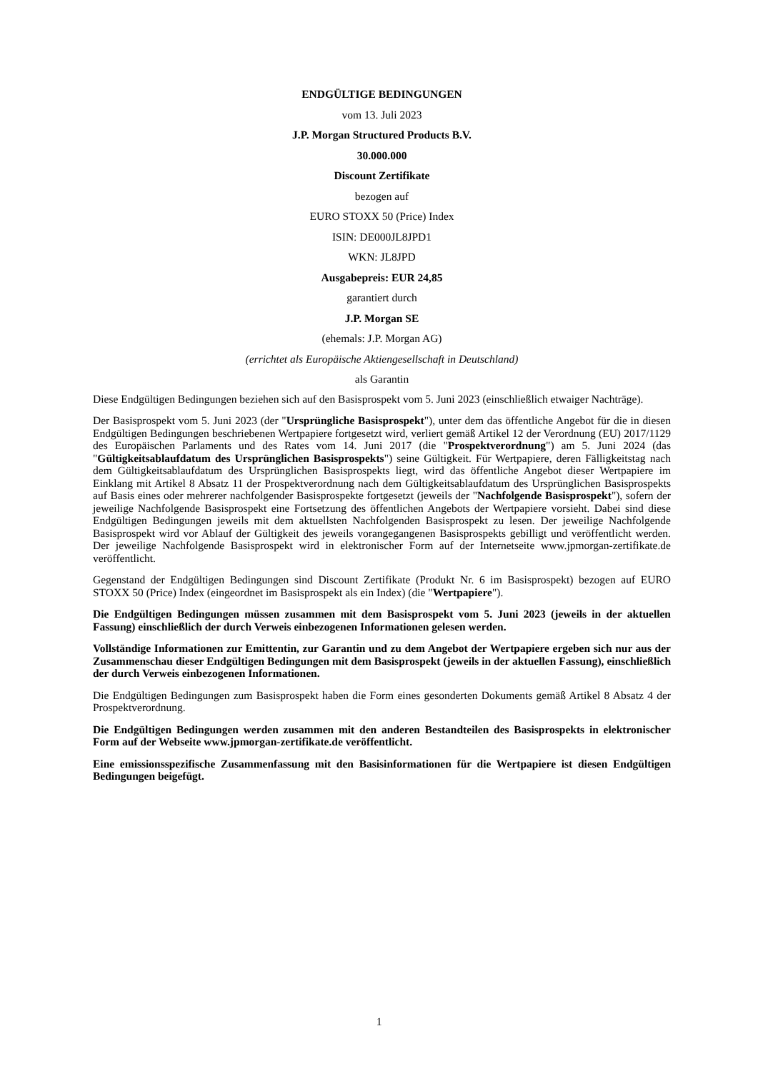ENDGÜLTIGE BEDINGUNGEN
vom 13. Juli 2023
J.P. Morgan Structured Products B.V.
30.000.000
Discount Zertifikate
bezogen auf
EURO STOXX 50 (Price) Index
ISIN: DE000JL8JPD1
WKN: JL8JPD
Ausgabepreis: EUR 24,85
garantiert durch
J.P. Morgan SE
(ehemals: J.P. Morgan AG)
(errichtet als Europäische Aktiengesellschaft in Deutschland)
als Garantin
Diese Endgültigen Bedingungen beziehen sich auf den Basisprospekt vom 5. Juni 2023 (einschließlich etwaiger Nachträge).
Der Basisprospekt vom 5. Juni 2023 (der "Ursprüngliche Basisprospekt"), unter dem das öffentliche Angebot für die in diesen Endgültigen Bedingungen beschriebenen Wertpapiere fortgesetzt wird, verliert gemäß Artikel 12 der Verordnung (EU) 2017/1129 des Europäischen Parlaments und des Rates vom 14. Juni 2017 (die "Prospektverordnung") am 5. Juni 2024 (das "Gültigkeitsablaufdatum des Ursprünglichen Basisprospekts") seine Gültigkeit. Für Wertpapiere, deren Fälligkeitstag nach dem Gültigkeitsablaufdatum des Ursprünglichen Basisprospekts liegt, wird das öffentliche Angebot dieser Wertpapiere im Einklang mit Artikel 8 Absatz 11 der Prospektverordnung nach dem Gültigkeitsablaufdatum des Ursprünglichen Basisprospekts auf Basis eines oder mehrerer nachfolgender Basisprospekte fortgesetzt (jeweils der "Nachfolgende Basisprospekt"), sofern der jeweilige Nachfolgende Basisprospekt eine Fortsetzung des öffentlichen Angebots der Wertpapiere vorsieht. Dabei sind diese Endgültigen Bedingungen jeweils mit dem aktuellsten Nachfolgenden Basisprospekt zu lesen. Der jeweilige Nachfolgende Basisprospekt wird vor Ablauf der Gültigkeit des jeweils vorangegangenen Basisprospekts gebilligt und veröffentlicht werden. Der jeweilige Nachfolgende Basisprospekt wird in elektronischer Form auf der Internetseite www.jpmorgan-zertifikate.de veröffentlicht.
Gegenstand der Endgültigen Bedingungen sind Discount Zertifikate (Produkt Nr. 6 im Basisprospekt) bezogen auf EURO STOXX 50 (Price) Index (eingeordnet im Basisprospekt als ein Index) (die "Wertpapiere").
Die Endgültigen Bedingungen müssen zusammen mit dem Basisprospekt vom 5. Juni 2023 (jeweils in der aktuellen Fassung) einschließlich der durch Verweis einbezogenen Informationen gelesen werden.
Vollständige Informationen zur Emittentin, zur Garantin und zu dem Angebot der Wertpapiere ergeben sich nur aus der Zusammenschau dieser Endgültigen Bedingungen mit dem Basisprospekt (jeweils in der aktuellen Fassung), einschließlich der durch Verweis einbezogenen Informationen.
Die Endgültigen Bedingungen zum Basisprospekt haben die Form eines gesonderten Dokuments gemäß Artikel 8 Absatz 4 der Prospektverordnung.
Die Endgültigen Bedingungen werden zusammen mit den anderen Bestandteilen des Basisprospekts in elektronischer Form auf der Webseite www.jpmorgan-zertifikate.de veröffentlicht.
Eine emissionsspezifische Zusammenfassung mit den Basisinformationen für die Wertpapiere ist diesen Endgültigen Bedingungen beigefügt.
1